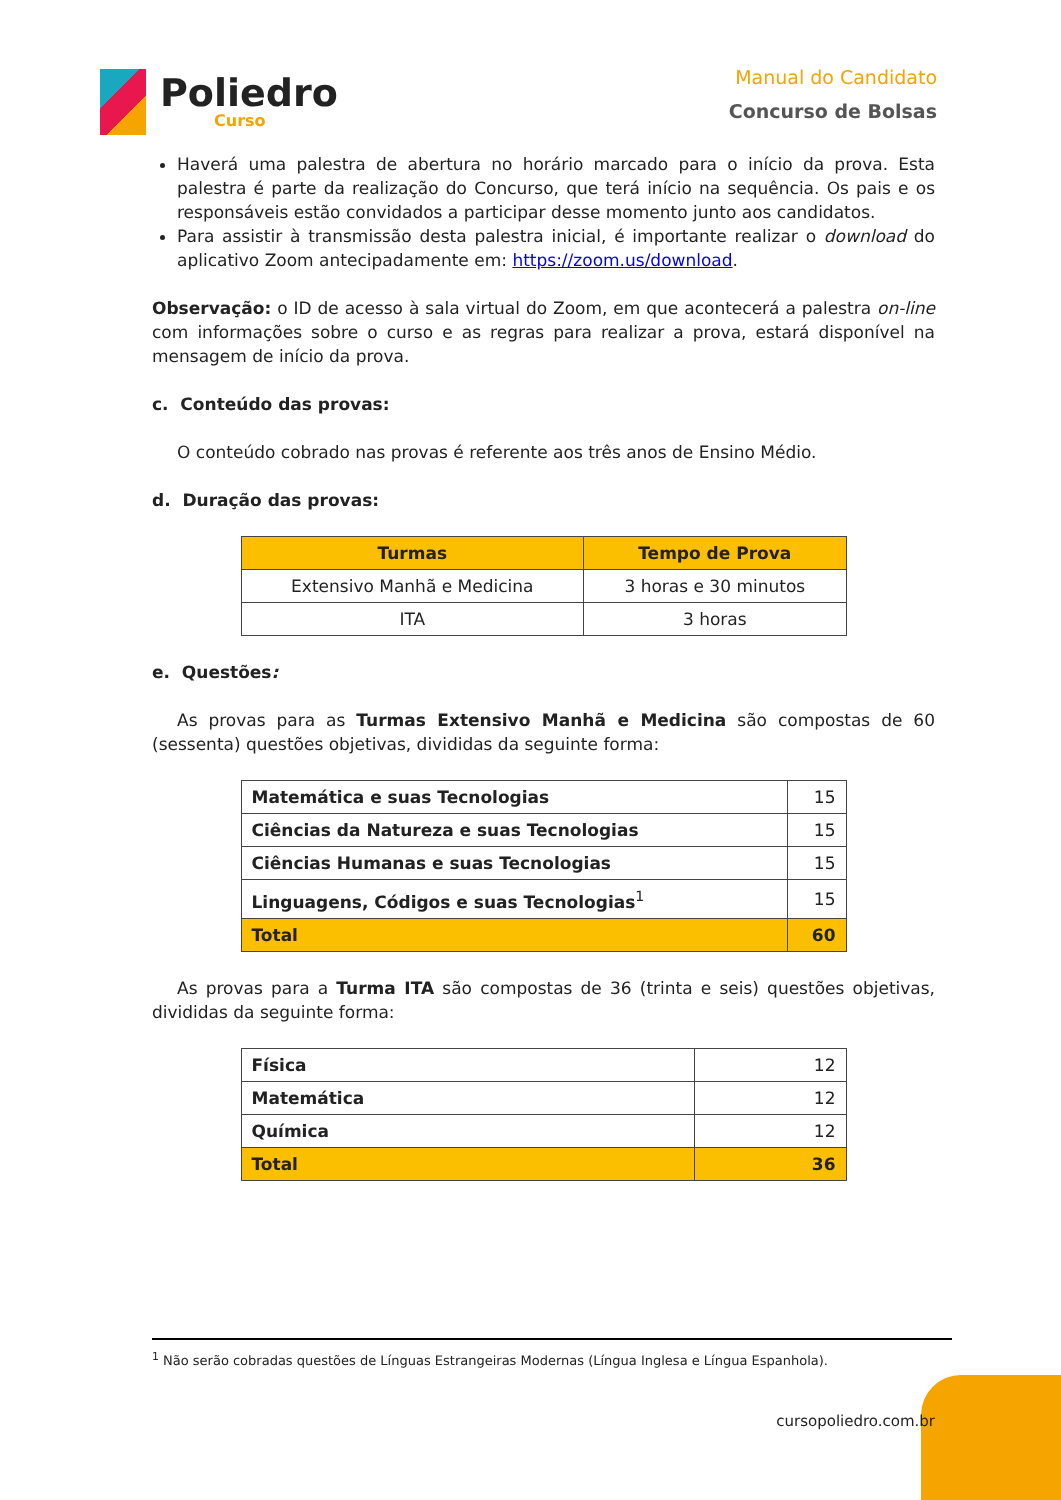Poliedro
Curso
Manual do Candidato
Concurso de Bolsas
Haverá uma palestra de abertura no horário marcado para o início da prova. Esta palestra é parte da realização do Concurso, que terá início na sequência. Os pais e os responsáveis estão convidados a participar desse momento junto aos candidatos.
Para assistir à transmissão desta palestra inicial, é importante realizar o download do aplicativo Zoom antecipadamente em: https://zoom.us/download.
Observação: o ID de acesso à sala virtual do Zoom, em que acontecerá a palestra on-line com informações sobre o curso e as regras para realizar a prova, estará disponível na mensagem de início da prova.
c. Conteúdo das provas:
O conteúdo cobrado nas provas é referente aos três anos de Ensino Médio.
d. Duração das provas:
| Turmas | Tempo de Prova |
| --- | --- |
| Extensivo Manhã e Medicina | 3 horas e 30 minutos |
| ITA | 3 horas |
e. Questões:
As provas para as Turmas Extensivo Manhã e Medicina são compostas de 60 (sessenta) questões objetivas, divididas da seguinte forma:
| Matemática e suas Tecnologias | 15 |
| Ciências da Natureza e suas Tecnologias | 15 |
| Ciências Humanas e suas Tecnologias | 15 |
| Linguagens, Códigos e suas Tecnologias<sup>1</sup> | 15 |
| Total | 60 |
As provas para a Turma ITA são compostas de 36 (trinta e seis) questões objetivas, divididas da seguinte forma:
| Física | 12 |
| Matemática | 12 |
| Química | 12 |
| Total | 36 |
<sup>1</sup> Não serão cobradas questões de Línguas Estrangeiras Modernas (Língua Inglesa e Língua Espanhola).
cursopoliedro.com.br